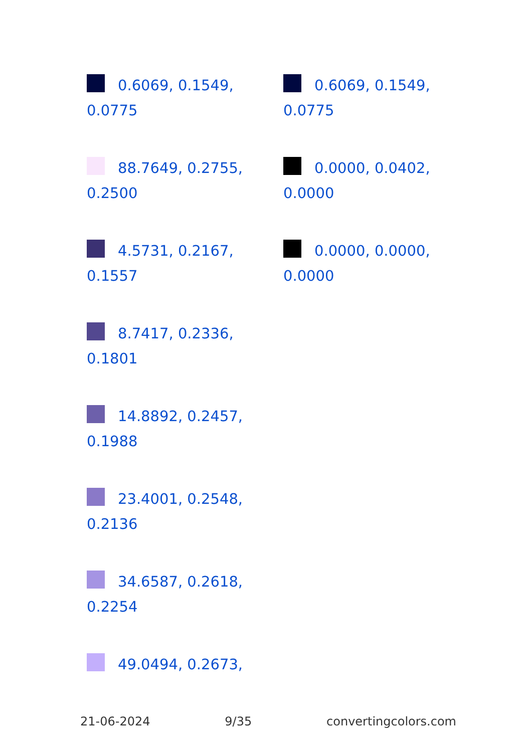0.6069, 0.1549, 0.0775
88.7649, 0.2755, 0.2500
4.5731, 0.2167, 0.1557
8.7417, 0.2336, 0.1801
14.8892, 0.2457, 0.1988
23.4001, 0.2548, 0.2136
34.6587, 0.2618, 0.2254
49.0494, 0.2673,
0.6069, 0.1549, 0.0775
0.0000, 0.0402, 0.0000
0.0000, 0.0000, 0.0000
21-06-2024 9/35 convertingcolors.com